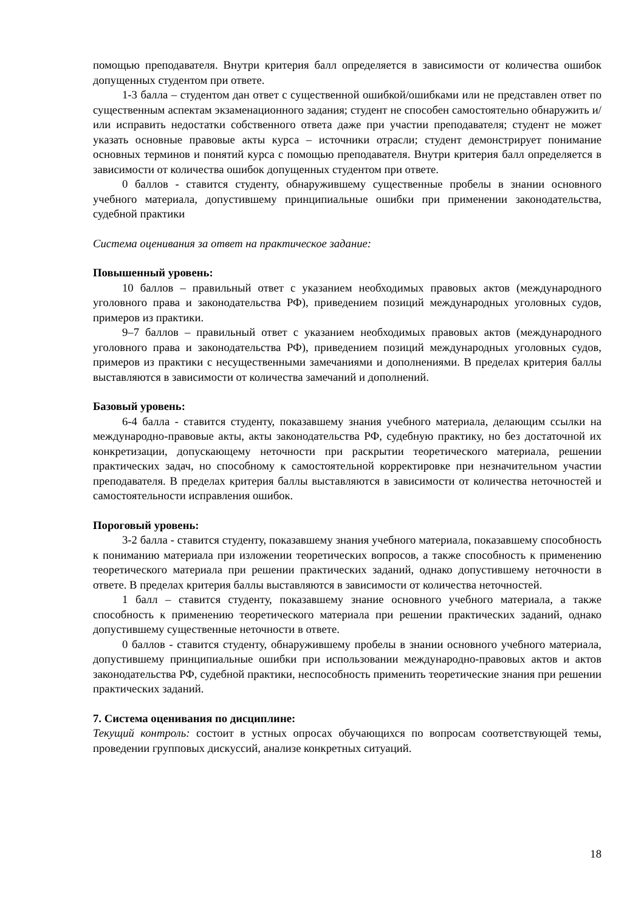помощью преподавателя. Внутри критерия балл определяется в зависимости от количества ошибок допущенных студентом при ответе.
1-3 балла – студентом дан ответ с существенной ошибкой/ошибками или не представлен ответ по существенным аспектам экзаменационного задания; студент не способен самостоятельно обнаружить и/или исправить недостатки собственного ответа даже при участии преподавателя; студент не может указать основные правовые акты курса – источники отрасли; студент демонстрирует понимание основных терминов и понятий курса с помощью преподавателя. Внутри критерия балл определяется в зависимости от количества ошибок допущенных студентом при ответе.
0 баллов - ставится студенту, обнаружившему существенные пробелы в знании основного учебного материала, допустившему принципиальные ошибки при применении законодательства, судебной практики
Система оценивания за ответ на практическое задание:
Повышенный уровень:
10 баллов – правильный ответ с указанием необходимых правовых актов (международного уголовного права и законодательства РФ), приведением позиций международных уголовных судов, примеров из практики.
9–7 баллов – правильный ответ с указанием необходимых правовых актов (международного уголовного права и законодательства РФ), приведением позиций международных уголовных судов, примеров из практики с несущественными замечаниями и дополнениями. В пределах критерия баллы выставляются в зависимости от количества замечаний и дополнений.
Базовый уровень:
6-4 балла - ставится студенту, показавшему знания учебного материала, делающим ссылки на международно-правовые акты, акты законодательства РФ, судебную практику, но без достаточной их конкретизации, допускающему неточности при раскрытии теоретического материала, решении практических задач, но способному к самостоятельной корректировке при незначительном участии преподавателя. В пределах критерия баллы выставляются в зависимости от количества неточностей и самостоятельности исправления ошибок.
Пороговый уровень:
3-2 балла - ставится студенту, показавшему знания учебного материала, показавшему способность к пониманию материала при изложении теоретических вопросов, а также способность к применению теоретического материала при решении практических заданий, однако допустившему неточности в ответе. В пределах критерия баллы выставляются в зависимости от количества неточностей.
1 балл – ставится студенту, показавшему знание основного учебного материала, а также способность к применению теоретического материала при решении практических заданий, однако допустившему существенные неточности в ответе.
0 баллов - ставится студенту, обнаружившему пробелы в знании основного учебного материала, допустившему принципиальные ошибки при использовании международно-правовых актов и актов законодательства РФ, судебной практики, неспособность применить теоретические знания при решении практических заданий.
7. Система оценивания по дисциплине:
Текущий контроль: состоит в устных опросах обучающихся по вопросам соответствующей темы, проведении групповых дискуссий, анализе конкретных ситуаций.
18